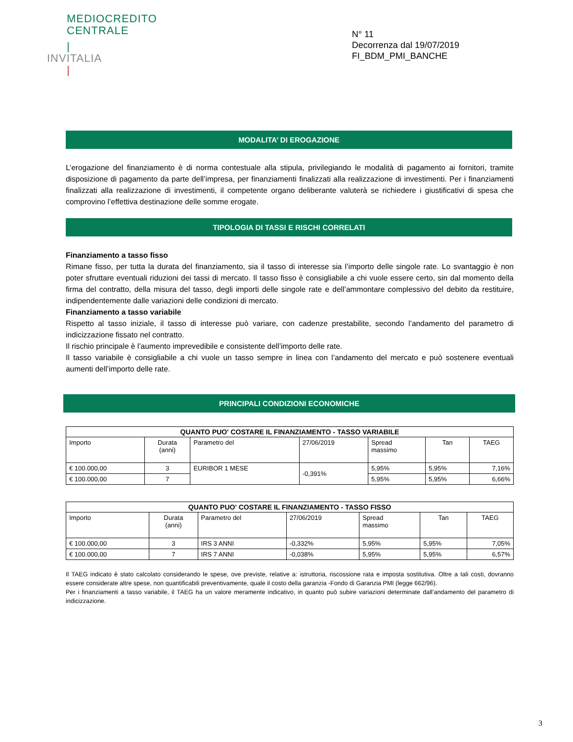MEDIOCREDITO
CENTRALE
|
INVITALIA
|
N° 11
Decorrenza dal 19/07/2019
FI_BDM_PMI_BANCHE
MODALITA’ DI EROGAZIONE
L’erogazione del finanziamento è di norma contestuale alla stipula, privilegiando le modalità di pagamento ai fornitori, tramite disposizione di pagamento da parte dell’impresa, per finanziamenti finalizzati alla realizzazione di investimenti. Per i finanziamenti finalizzati alla realizzazione di investimenti, il competente organo deliberante valuterà se richiedere i giustificativi di spesa che comprovino l’effettiva destinazione delle somme erogate.
TIPOLOGIA DI TASSI E RISCHI CORRELATI
Finanziamento a tasso fisso
Rimane fisso, per tutta la durata del finanziamento, sia il tasso di interesse sia l’importo delle singole rate. Lo svantaggio è non poter sfruttare eventuali riduzioni dei tassi di mercato. Il tasso fisso è consigliabile a chi vuole essere certo, sin dal momento della firma del contratto, della misura del tasso, degli importi delle singole rate e dell’ammontare complessivo del debito da restituire, indipendentemente dalle variazioni delle condizioni di mercato.
Finanziamento a tasso variabile
Rispetto al tasso iniziale, il tasso di interesse può variare, con cadenze prestabilite, secondo l’andamento del parametro di indicizzazione fissato nel contratto.
Il rischio principale è l’aumento imprevedibile e consistente dell’importo delle rate.
Il tasso variabile è consigliabile a chi vuole un tasso sempre in linea con l’andamento del mercato e può sostenere eventuali aumenti dell’importo delle rate.
PRINCIPALI CONDIZIONI ECONOMICHE
| QUANTO PUO' COSTARE IL FINANZIAMENTO - TASSO VARIABILE | | | | | | |
| --- | --- | --- | --- | --- | --- | --- |
| Importo | Durata (anni) | Parametro del | 27/06/2019 | Spread massimo | Tan | TAEG |
| € 100.000,00 | 3 | EURIBOR 1 MESE | -0,391% | 5,95% | 5,95% | 7,16% |
| € 100.000,00 | 7 | | | 5,95% | 5,95% | 6,66% |
| QUANTO PUO' COSTARE IL FINANZIAMENTO - TASSO FISSO | | | | | | |
| --- | --- | --- | --- | --- | --- | --- |
| Importo | Durata (anni) | Parametro del | 27/06/2019 | Spread massimo | Tan | TAEG |
| € 100.000,00 | 3 | IRS 3 ANNI | -0,332% | 5,95% | 5,95% | 7,05% |
| € 100.000,00 | 7 | IRS 7 ANNI | -0,038% | 5,95% | 5,95% | 6,57% |
Il TAEG indicato è stato calcolato considerando le spese, ove previste, relative a: istruttoria, riscossione rata e imposta sostitutiva. Oltre a tali costi, dovranno essere considerate altre spese, non quantificabili preventivamente, quale il costo della garanzia -Fondo di Garanzia PMI (legge 662/96).
Per i finanziamenti a tasso variabile, il TAEG ha un valore meramente indicativo, in quanto può subire variazioni determinate dall’andamento del parametro di indicizzazione.
3